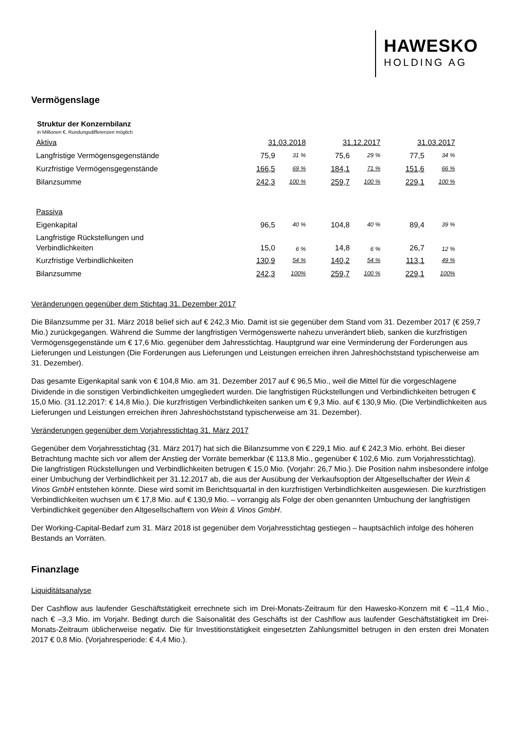HAWESKO
HOLDING AG
Vermögenslage
Struktur der Konzernbilanz
in Millionen €, Rundungsdifferenzen möglich
| Aktiva | 31.03.2018 | | 31.12.2017 | | 31.03.2017 | |
| Langfristige Vermögensgegenstände | 75,9 | 31 % | 75,6 | 29 % | 77,5 | 34 % |
| Kurzfristige Vermögensgegenstände | 166,5 | 69 % | 184,1 | 71 % | 151,6 | 66 % |
| Bilanzsumme | 242,3 | 100 % | 259,7 | 100 % | 229,1 | 100 % |
| Passiva | | | | | | |
| Eigenkapital | 96,5 | 40 % | 104,8 | 40 % | 89,4 | 39 % |
| Langfristige Rückstellungen und Verbindlichkeiten | 15,0 | 6 % | 14,8 | 6 % | 26,7 | 12 % |
| Kurzfristige Verbindlichkeiten | 130,9 | 54 % | 140,2 | 54 % | 113,1 | 49 % |
| Bilanzsumme | 242,3 | 100% | 259,7 | 100 % | 229,1 | 100% |
Veränderungen gegenüber dem Stichtag 31. Dezember 2017
Die Bilanzsumme per 31. März 2018 belief sich auf € 242,3 Mio. Damit ist sie gegenüber dem Stand vom 31. Dezember 2017 (€ 259,7 Mio.) zurückgegangen. Während die Summe der langfristigen Vermögenswerte nahezu unverändert blieb, sanken die kurzfristigen Vermögensgegenstände um € 17,6 Mio. gegenüber dem Jahresstichtag. Hauptgrund war eine Verminderung der Forderungen aus Lieferungen und Leistungen (Die Forderungen aus Lieferungen und Leistungen erreichen ihren Jahreshöchststand typischerweise am 31. Dezember).
Das gesamte Eigenkapital sank von € 104,8 Mio. am 31. Dezember 2017 auf € 96,5 Mio., weil die Mittel für die vorgeschlagene Dividende in die sonstigen Verbindlichkeiten umgegliedert wurden. Die langfristigen Rückstellungen und Verbindlichkeiten betrugen € 15,0 Mio. (31.12.2017: € 14,8 Mio.). Die kurzfristigen Verbindlichkeiten sanken um € 9,3 Mio. auf € 130,9 Mio. (Die Verbindlichkeiten aus Lieferungen und Leistungen erreichen ihren Jahreshöchststand typischerweise am 31. Dezember).
Veränderungen gegenüber dem Vorjahresstichtag 31. März 2017
Gegenüber dem Vorjahresstichtag (31. März 2017) hat sich die Bilanzsumme von € 229,1 Mio. auf € 242,3 Mio. erhöht. Bei dieser Betrachtung machte sich vor allem der Anstieg der Vorräte bemerkbar (€ 113,8 Mio., gegenüber € 102,6 Mio. zum Vorjahresstichtag). Die langfristigen Rückstellungen und Verbindlichkeiten betrugen € 15,0 Mio. (Vorjahr: 26,7 Mio.). Die Position nahm insbesondere infolge einer Umbuchung der Verbindlichkeit per 31.12.2017 ab, die aus der Ausübung der Verkaufsoption der Altgesellschafter der Wein & Vinos GmbH entstehen könnte. Diese wird somit im Berichtsquartal in den kurzfristigen Verbindlichkeiten ausgewiesen. Die kurzfristigen Verbindlichkeiten wuchsen um € 17,8 Mio. auf € 130,9 Mio. – vorrangig als Folge der oben genannten Umbuchung der langfristigen Verbindlichkeit gegenüber den Altgesellschaftern von Wein & Vinos GmbH.
Der Working-Capital-Bedarf zum 31. März 2018 ist gegenüber dem Vorjahresstichtag gestiegen – hauptsächlich infolge des höheren Bestands an Vorräten.
Finanzlage
Liquiditätsanalyse
Der Cashflow aus laufender Geschäftstätigkeit errechnete sich im Drei-Monats-Zeitraum für den Hawesko-Konzern mit € –11,4 Mio., nach € –3,3 Mio. im Vorjahr. Bedingt durch die Saisonalität des Geschäfts ist der Cashflow aus laufender Geschäftstätigkeit im Drei-Monats-Zeitraum üblicherweise negativ. Die für Investitionstätigkeit eingesetzten Zahlungsmittel betrugen in den ersten drei Monaten 2017 € 0,8 Mio. (Vorjahresperiode: € 4,4 Mio.).